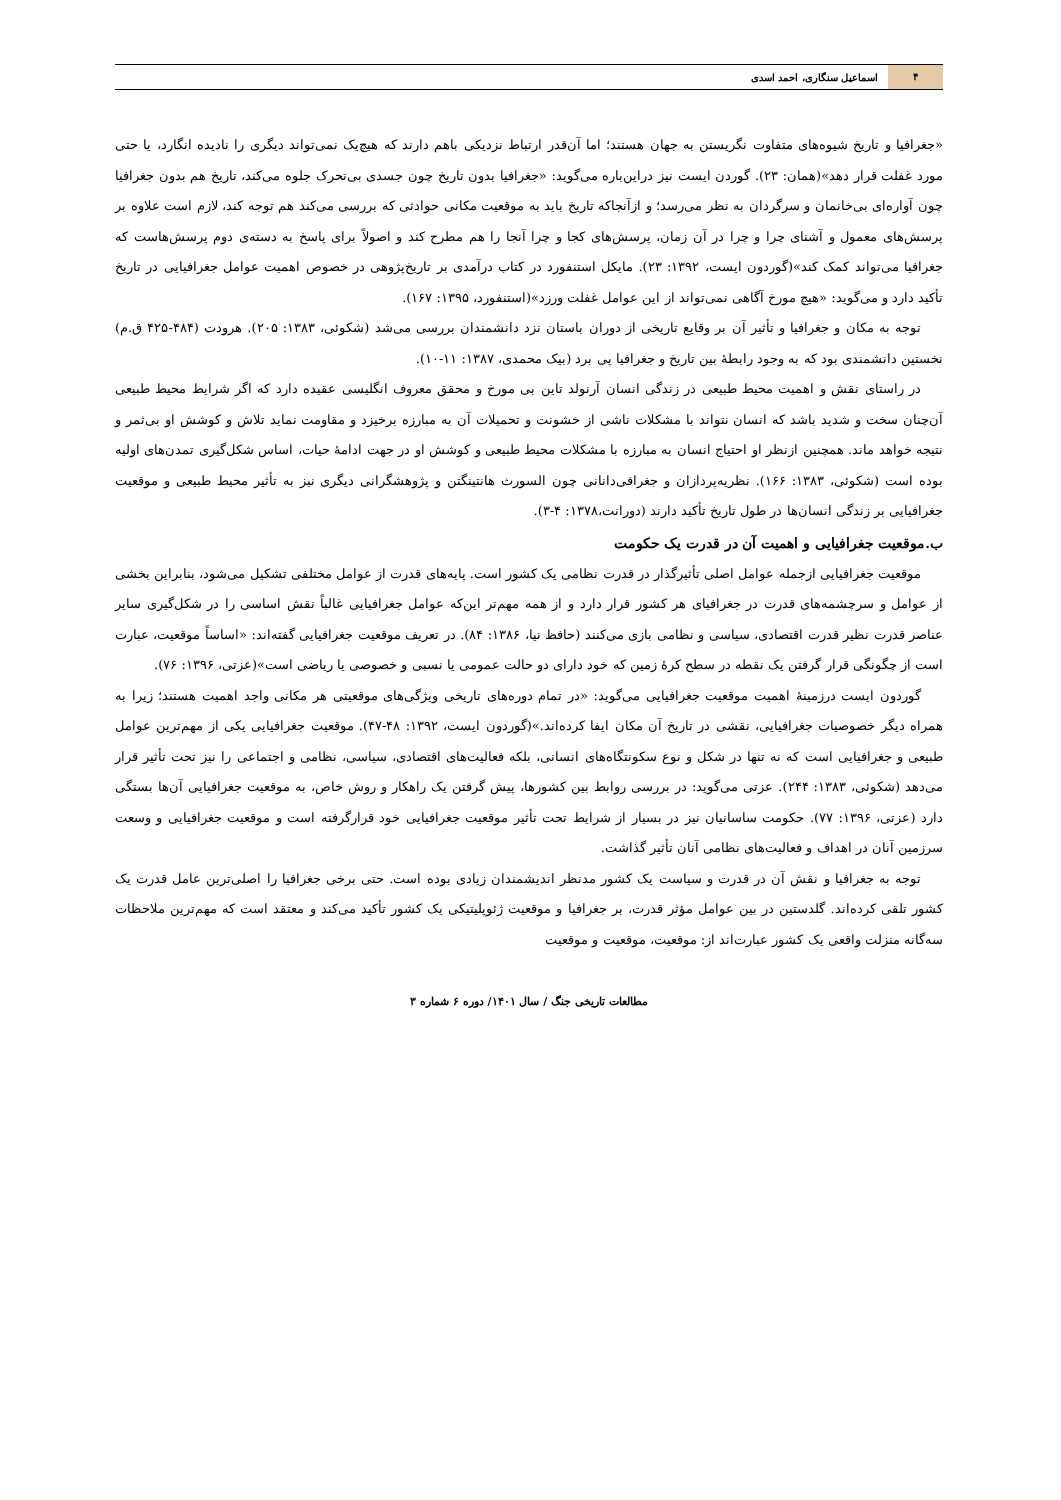۴
اسماعیل سنگاری، احمد اسدی
«جغرافیا و تاریخ شیوه‌های متفاوت نگریستن به جهان هستند؛ اما آن‌قدر ارتباط نزدیکی باهم دارند که هیچ‌یک نمی‌تواند دیگری را نادیده انگارد، یا حتی مورد غفلت قرار دهد»(همان: ۲۳). گوردن ایست نیز دراین‌باره می‌گوید: «جغرافیا بدون تاریخ چون جسدی بی‌تحرک جلوه می‌کند، تاریخ هم بدون جغرافیا چون آواره‌ای بی‌خانمان و سرگردان به نظر می‌رسد؛ و ازآنجاکه تاریخ باید به موقعیت مکانی حوادثی که بررسی می‌کند هم توجه کند، لازم است علاوه بر پرسش‌های معمول و آشنای چرا و چرا در آن زمان، پرسش‌های کجا و چرا آنجا را هم مطرح کند و اصولاً برای پاسخ به دسته‌ی دوم پرسش‌هاست که جغرافیا می‌تواند کمک کند»(گوردون ایست، ۱۳۹۲: ۲۳). مایکل استنفورد در کتاب درآمدی بر تاریخ‌پژوهی در خصوص اهمیت عوامل جغرافیایی در تاریخ تأکید دارد و می‌گوید: «هیچ مورخ آگاهی نمی‌تواند از این عوامل غفلت ورزد»(استنفورد، ۱۳۹۵: ۱۶۷).
توجه به مکان و جغرافیا و تأثیر آن بر وقایع تاریخی از دوران باستان نزد دانشمندان بررسی می‌شد (شکوئی، ۱۳۸۳: ۲۰۵). هرودت (۴۸۴-۴۲۵ ق.م) نخستین دانشمندی بود که به وجود رابطهٔ بین تاریخ و جغرافیا پی برد (بیک محمدی، ۱۳۸۷: ۱۱-۱۰).
در راستای نقش و اهمیت محیط طبیعی در زندگی انسان آرنولد تاین بی مورخ و محقق معروف انگلیسی عقیده دارد که اگر شرایط محیط طبیعی آن‌چنان سخت و شدید باشد که انسان نتواند با مشکلات ناشی از خشونت و تحمیلات آن به مبارزه برخیزد و مقاومت نماید تلاش و کوشش او بی‌ثمر و نتیجه خواهد ماند. همچنین ازنظر او احتیاج انسان به مبارزه با مشکلات محیط طبیعی و کوشش او در جهت ادامهٔ حیات، اساس شکل‌گیری تمدن‌های اولیه بوده است (شکوئی، ۱۳۸۳: ۱۶۶). نظریه‌پردازان و جغرافی‌دانانی چون السورث هانتینگتن و پژوهشگرانی دیگری نیز به تأثیر محیط طبیعی و موقعیت جغرافیایی بر زندگی انسان‌ها در طول تاریخ تأکید دارند (دورانت،۱۳۷۸: ۴-۳).
ب.موقعیت جغرافیایی و اهمیت آن در قدرت یک حکومت
موقعیت جغرافیایی ازجمله عوامل اصلی تأثیرگذار در قدرت نظامی یک کشور است. پایه‌های قدرت از عوامل مختلفی تشکیل می‌شود، بنابراین بخشی از عوامل و سرچشمه‌های قدرت در جغرافیای هر کشور قرار دارد و از همه مهم‌تر این‌که عوامل جغرافیایی غالباً نقش اساسی را در شکل‌گیری سایر عناصر قدرت نظیر قدرت اقتصادی، سیاسی و نظامی بازی می‌کنند (حافظ نیا، ۱۳۸۶: ۸۴). در تعریف موقعیت جغرافیایی گفته‌اند: «اساساً موقعیت، عبارت است از چگونگی قرار گرفتن یک نقطه در سطح کرهٔ زمین که خود دارای دو حالت عمومی یا نسبی و خصوصی یا ریاضی است»(عزتی، ۱۳۹۶: ۷۶).
گوردون ایست درزمینهٔ اهمیت موقعیت جغرافیایی می‌گوید: «در تمام دوره‌های تاریخی ویژگی‌های موقعیتی هر مکانی واجد اهمیت هستند؛ زیرا به همراه دیگر خصوصیات جغرافیایی، نقشی در تاریخ آن مکان ایفا کرده‌اند.»(گوردون ایست، ۱۳۹۲: ۴۸-۴۷). موقعیت جغرافیایی یکی از مهم‌ترین عوامل طبیعی و جغرافیایی است که نه تنها در شکل و نوع سکونتگاه‌های انسانی، بلکه فعالیت‌های اقتصادی، سیاسی، نظامی و اجتماعی را نیز تحت تأثیر قرار می‌دهد (شکوئی، ۱۳۸۳: ۲۴۴). عزتی می‌گوید: در بررسی روابط بین کشورها، پیش گرفتن یک راهکار و روش خاص، به موقعیت جغرافیایی آن‌ها بستگی دارد (عزتی، ۱۳۹۶: ۷۷). حکومت ساسانیان نیز در بسیار از شرایط تحت تأثیر موقعیت جغرافیایی خود قرارگرفته است و موقعیت جغرافیایی و وسعت سرزمین آنان در اهداف و فعالیت‌های نظامی آنان تأثیر گذاشت.
توجه به جغرافیا و نقش آن در قدرت و سیاست یک کشور مدنظر اندیشمندان زیادی بوده است. حتی برخی جغرافیا را اصلی‌ترین عامل قدرت یک کشور تلقی کرده‌اند. گلدستین در بین عوامل مؤثر قدرت، بر جغرافیا و موقعیت ژئوپلیتیکی یک کشور تأکید می‌کند و معتقد است که مهم‌ترین ملاحظات سه‌گانه منزلت واقعی یک کشور عبارت‌اند از: موقعیت، موقعیت و موقعیت
مطالعات تاریخی جنگ / سال ۱۴۰۱/ دوره ۶ شماره ۳